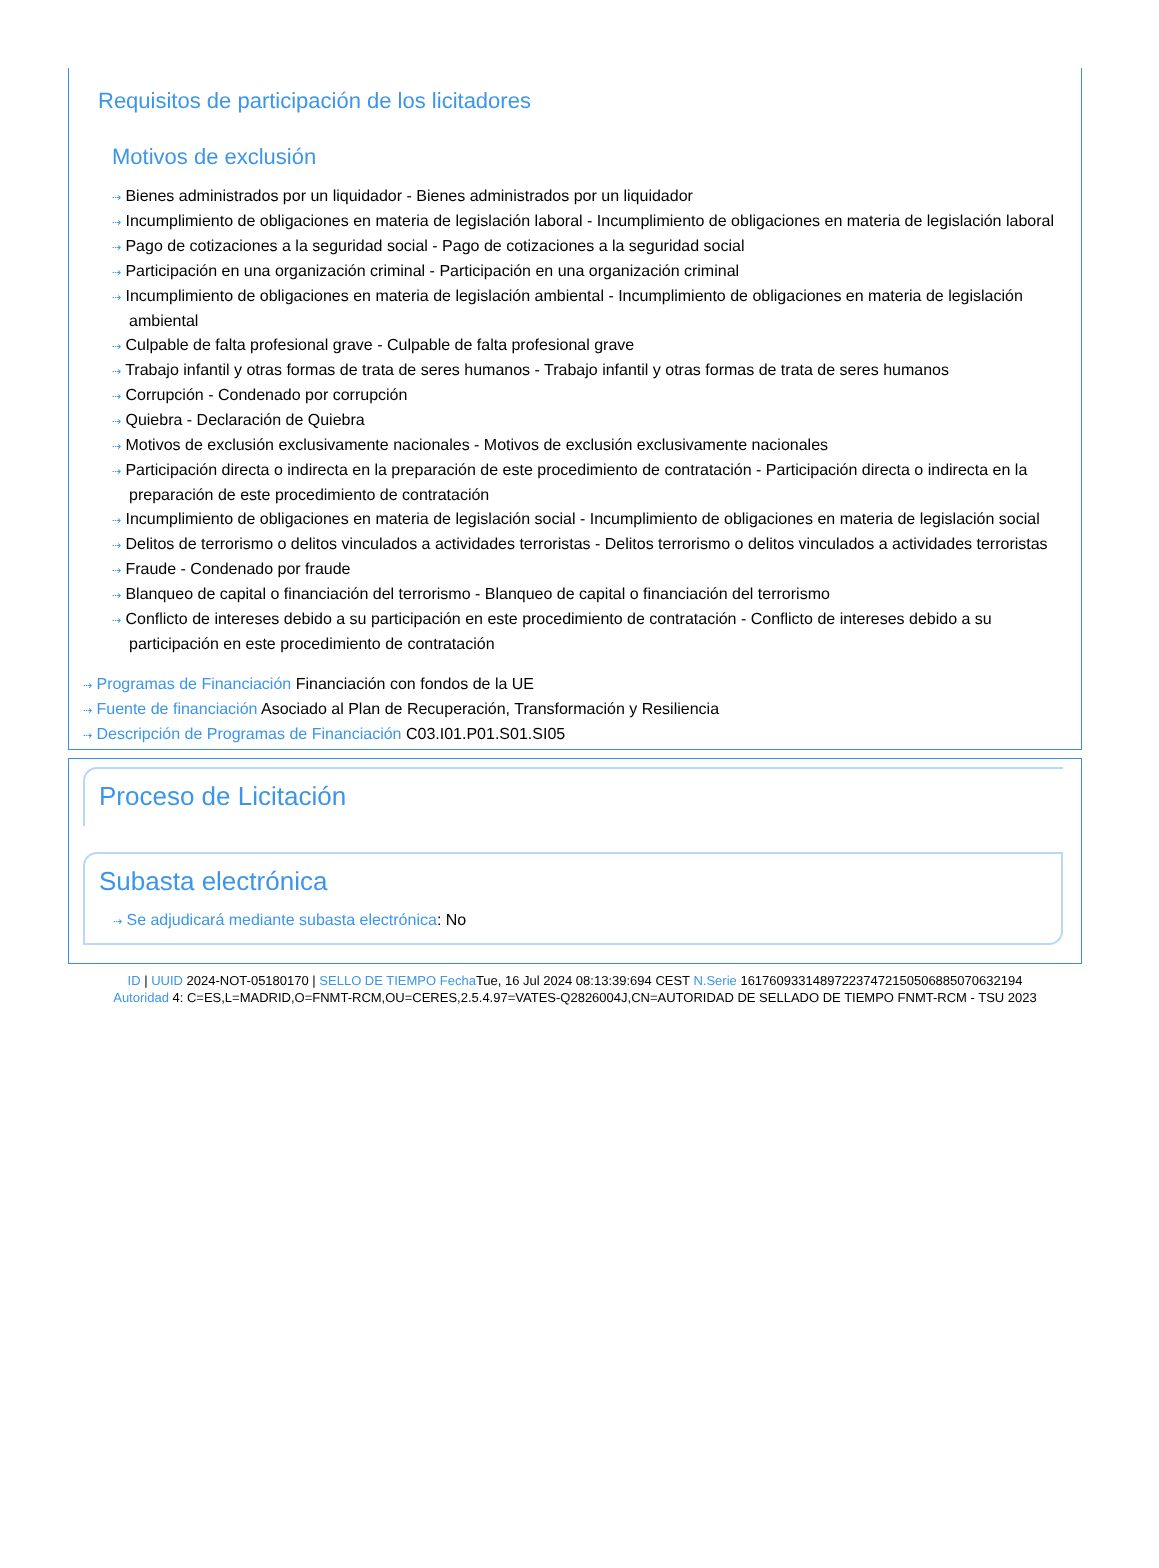Requisitos de participación de los licitadores
Motivos de exclusión
⇢ Bienes administrados por un liquidador - Bienes administrados por un liquidador
⇢ Incumplimiento de obligaciones en materia de legislación laboral - Incumplimiento de obligaciones en materia de legislación laboral
⇢ Pago de cotizaciones a la seguridad social - Pago de cotizaciones a la seguridad social
⇢ Participación en una organización criminal - Participación en una organización criminal
⇢ Incumplimiento de obligaciones en materia de legislación ambiental - Incumplimiento de obligaciones en materia de legislación ambiental
⇢ Culpable de falta profesional grave - Culpable de falta profesional grave
⇢ Trabajo infantil y otras formas de trata de seres humanos - Trabajo infantil y otras formas de trata de seres humanos
⇢ Corrupción - Condenado por corrupción
⇢ Quiebra - Declaración de Quiebra
⇢ Motivos de exclusión exclusivamente nacionales - Motivos de exclusión exclusivamente nacionales
⇢ Participación directa o indirecta en la preparación de este procedimiento de contratación - Participación directa o indirecta en la preparación de este procedimiento de contratación
⇢ Incumplimiento de obligaciones en materia de legislación social - Incumplimiento de obligaciones en materia de legislación social
⇢ Delitos de terrorismo o delitos vinculados a actividades terroristas - Delitos terrorismo o delitos vinculados a actividades terroristas
⇢ Fraude - Condenado por fraude
⇢ Blanqueo de capital o financiación del terrorismo - Blanqueo de capital o financiación del terrorismo
⇢ Conflicto de intereses debido a su participación en este procedimiento de contratación - Conflicto de intereses debido a su participación en este procedimiento de contratación
⇢ Programas de Financiación Financiación con fondos de la UE
⇢ Fuente de financiación Asociado al Plan de Recuperación, Transformación y Resiliencia
⇢ Descripción de Programas de Financiación C03.I01.P01.S01.SI05
Proceso de Licitación
Subasta electrónica
⇢ Se adjudicará mediante subasta electrónica: No
ID | UUID 2024-NOT-05180170 | SELLO DE TIEMPO Fecha Tue, 16 Jul 2024 08:13:39:694 CEST N.Serie 161760933148972237472150506885070632194
Autoridad 4: C=ES,L=MADRID,O=FNMT-RCM,OU=CERES,2.5.4.97=VATES-Q2826004J,CN=AUTORIDAD DE SELLADO DE TIEMPO FNMT-RCM - TSU 2023